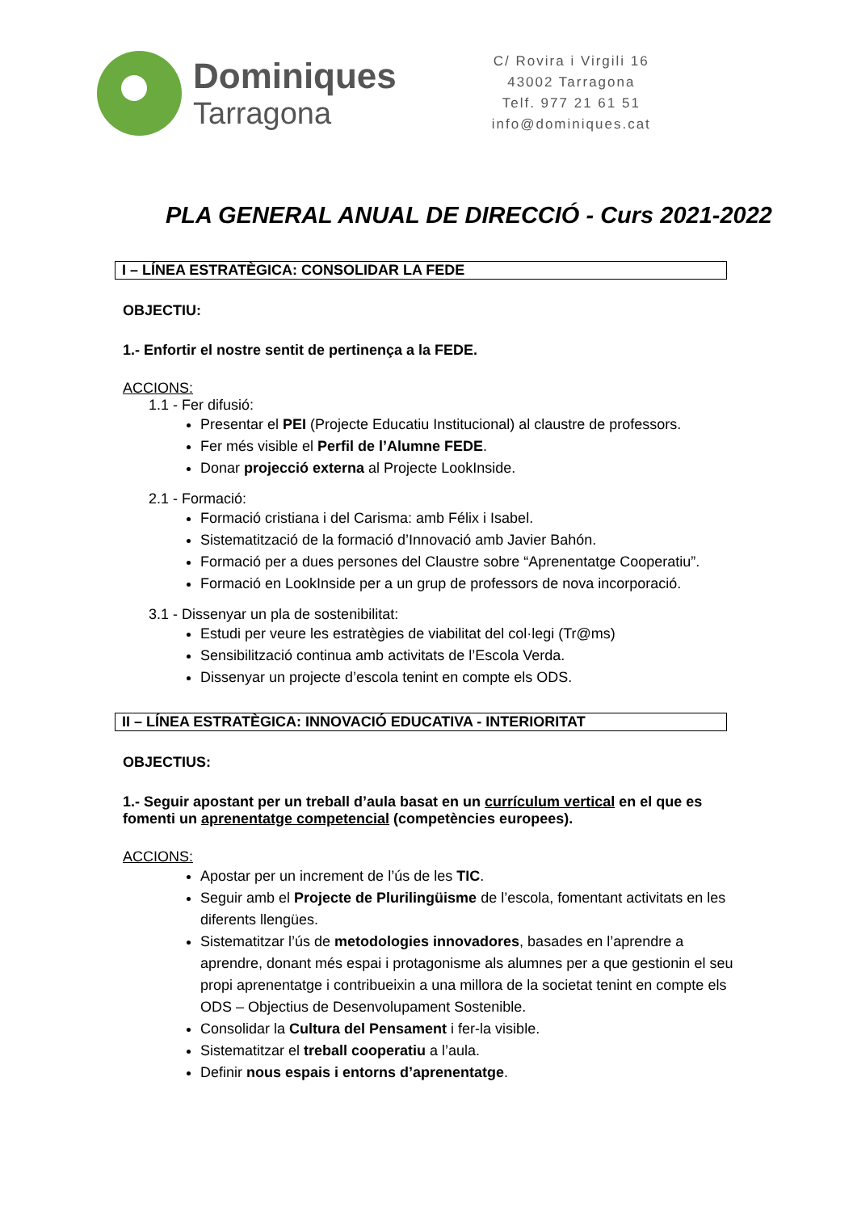Dominiques
Tarragona
C/ Rovira i Virgili 16
43002 Tarragona
Telf. 977 21 61 51
info@dominiques.cat
PLA GENERAL ANUAL DE DIRECCIÓ - Curs 2021-2022
I – LÍNEA ESTRATÈGICA: CONSOLIDAR LA FEDE
OBJECTIU:
1.- Enfortir el nostre sentit de pertinença a la FEDE.
ACCIONS:
1.1 - Fer difusió:
Presentar el PEI (Projecte Educatiu Institucional) al claustre de professors.
Fer més visible el Perfil de l’Alumne FEDE.
Donar projecció externa al Projecte LookInside.
2.1 - Formació:
Formació cristiana i del Carisma: amb Félix i Isabel.
Sistematització de la formació d’Innovació amb Javier Bahón.
Formació per a dues persones del Claustre sobre “Aprenentatge Cooperatiu”.
Formació en LookInside per a un grup de professors de nova incorporació.
3.1 - Dissenyar un pla de sostenibilitat:
Estudi per veure les estratègies de viabilitat del col·legi (Tr@ms)
Sensibilització continua amb activitats de l’Escola Verda.
Dissenyar un projecte d’escola tenint en compte els ODS.
II – LÍNEA ESTRATÈGICA: INNOVACIÓ EDUCATIVA - INTERIORITAT
OBJECTIUS:
1.- Seguir apostant per un treball d’aula basat en un currículum vertical en el que es fomenti un aprenentatge competencial (competències europees).
ACCIONS:
Apostar per un increment de l’ús de les TIC.
Seguir amb el Projecte de Plurilingüisme de l’escola, fomentant activitats en les diferents llengües.
Sistematitzar l’ús de metodologies innovadores, basades en l’aprendre a aprendre, donant més espai i protagonisme als alumnes per a que gestionin el seu propi aprenentatge i contribueixin a una millora de la societat tenint en compte els ODS – Objectius de Desenvolupament Sostenible.
Consolidar la Cultura del Pensament i fer-la visible.
Sistematitzar el treball cooperatiu a l’aula.
Definir nous espais i entorns d’aprenentatge.